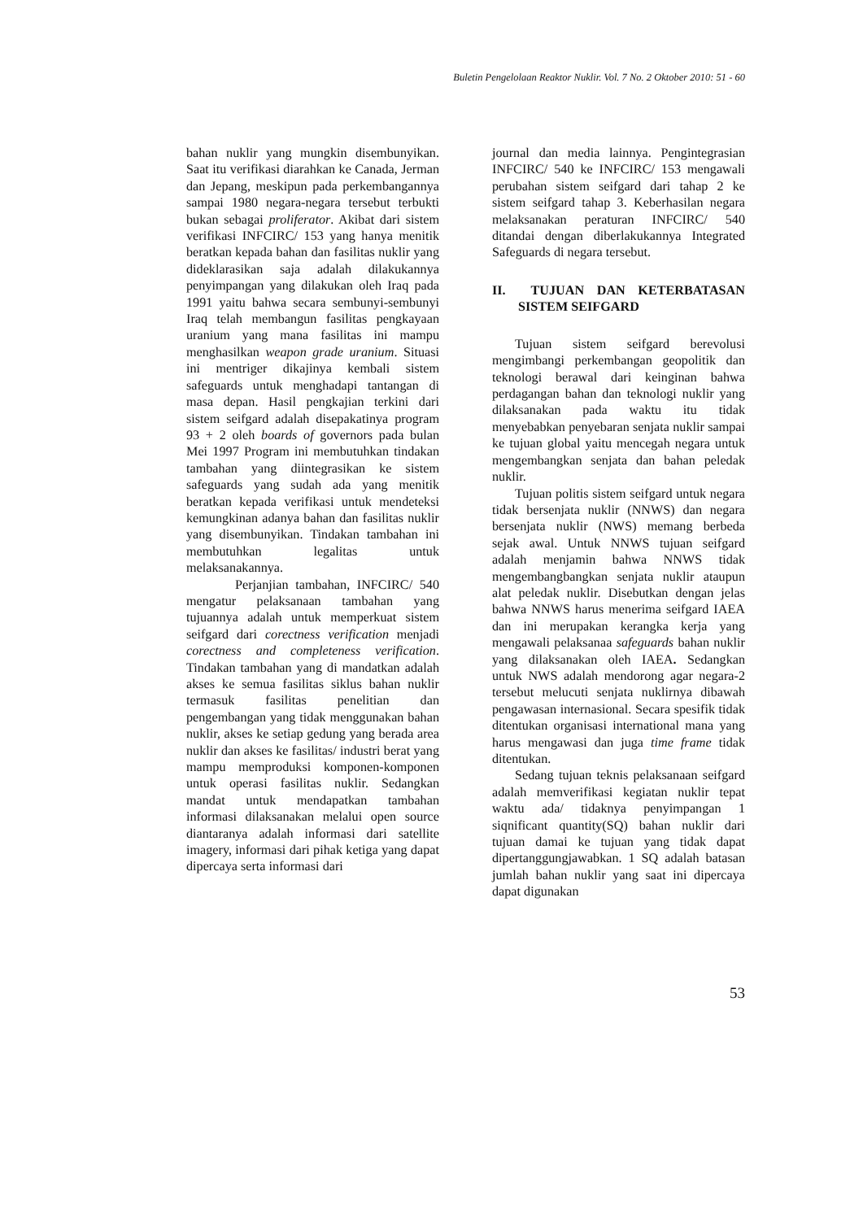Buletin Pengelolaan Reaktor Nuklir. Vol. 7 No. 2 Oktober 2010: 51 - 60
bahan nuklir yang mungkin disembunyikan. Saat itu verifikasi diarahkan ke Canada, Jerman dan Jepang, meskipun pada perkembangannya sampai 1980 negara-negara tersebut terbukti bukan sebagai proliferator. Akibat dari sistem verifikasi INFCIRC/ 153 yang hanya menitik beratkan kepada bahan dan fasilitas nuklir yang dideklarasikan saja adalah dilakukannya penyimpangan yang dilakukan oleh Iraq pada 1991 yaitu bahwa secara sembunyi-sembunyi Iraq telah membangun fasilitas pengkayaan uranium yang mana fasilitas ini mampu menghasilkan weapon grade uranium. Situasi ini mentriger dikajinya kembali sistem safeguards untuk menghadapi tantangan di masa depan. Hasil pengkajian terkini dari sistem seifgard adalah disepakatinya program 93 + 2 oleh boards of governors pada bulan Mei 1997 Program ini membutuhkan tindakan tambahan yang diintegrasikan ke sistem safeguards yang sudah ada yang menitik beratkan kepada verifikasi untuk mendeteksi kemungkinan adanya bahan dan fasilitas nuklir yang disembunyikan. Tindakan tambahan ini membutuhkan legalitas untuk melaksanakannya.
Perjanjian tambahan, INFCIRC/ 540 mengatur pelaksanaan tambahan yang tujuannya adalah untuk memperkuat sistem seifgard dari corectness verification menjadi corectness and completeness verification. Tindakan tambahan yang di mandatkan adalah akses ke semua fasilitas siklus bahan nuklir termasuk fasilitas penelitian dan pengembangan yang tidak menggunakan bahan nuklir, akses ke setiap gedung yang berada area nuklir dan akses ke fasilitas/ industri berat yang mampu memproduksi komponen-komponen untuk operasi fasilitas nuklir. Sedangkan mandat untuk mendapatkan tambahan informasi dilaksanakan melalui open source diantaranya adalah informasi dari satellite imagery, informasi dari pihak ketiga yang dapat dipercaya serta informasi dari
journal dan media lainnya. Pengintegrasian INFCIRC/ 540 ke INFCIRC/ 153 mengawali perubahan sistem seifgard dari tahap 2 ke sistem seifgard tahap 3. Keberhasilan negara melaksanakan peraturan INFCIRC/ 540 ditandai dengan diberlakukannya Integrated Safeguards di negara tersebut.
II. TUJUAN DAN KETERBATASAN SISTEM SEIFGARD
Tujuan sistem seifgard berevolusi mengimbangi perkembangan geopolitik dan teknologi berawal dari keinginan bahwa perdagangan bahan dan teknologi nuklir yang dilaksanakan pada waktu itu tidak menyebabkan penyebaran senjata nuklir sampai ke tujuan global yaitu mencegah negara untuk mengembangkan senjata dan bahan peledak nuklir.
Tujuan politis sistem seifgard untuk negara tidak bersenjata nuklir (NNWS) dan negara bersenjata nuklir (NWS) memang berbeda sejak awal. Untuk NNWS tujuan seifgard adalah menjamin bahwa NNWS tidak mengembangbangkan senjata nuklir ataupun alat peledak nuklir. Disebutkan dengan jelas bahwa NNWS harus menerima seifgard IAEA dan ini merupakan kerangka kerja yang mengawali pelaksanaa safeguards bahan nuklir yang dilaksanakan oleh IAEA. Sedangkan untuk NWS adalah mendorong agar negara-2 tersebut melucuti senjata nuklirnya dibawah pengawasan internasional. Secara spesifik tidak ditentukan organisasi international mana yang harus mengawasi dan juga time frame tidak ditentukan.
Sedang tujuan teknis pelaksanaan seifgard adalah memverifikasi kegiatan nuklir tepat waktu ada/ tidaknya penyimpangan 1 siqnificant quantity(SQ) bahan nuklir dari tujuan damai ke tujuan yang tidak dapat dipertanggungjawabkan. 1 SQ adalah batasan jumlah bahan nuklir yang saat ini dipercaya dapat digunakan
53